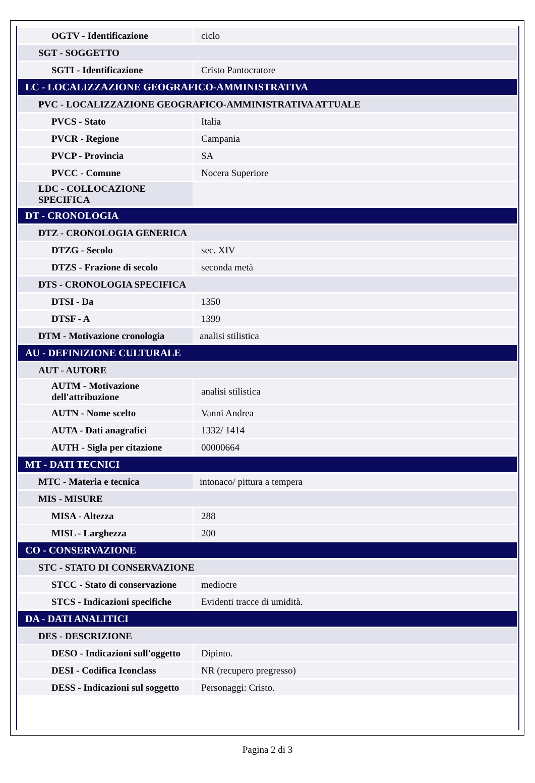| OGTV - Identificazione | ciclo |
| SGT - SOGGETTO | |
| SGTI - Identificazione | Cristo Pantocratore |
| LC - LOCALIZZAZIONE GEOGRAFICO-AMMINISTRATIVA | |
| PVC - LOCALIZZAZIONE GEOGRAFICO-AMMINISTRATIVA ATTUALE | |
| PVCS - Stato | Italia |
| PVCR - Regione | Campania |
| PVCP - Provincia | SA |
| PVCC - Comune | Nocera Superiore |
| LDC - COLLOCAZIONE SPECIFICA | |
| DT - CRONOLOGIA | |
| DTZ - CRONOLOGIA GENERICA | |
| DTZG - Secolo | sec. XIV |
| DTZS - Frazione di secolo | seconda metà |
| DTS - CRONOLOGIA SPECIFICA | |
| DTSI - Da | 1350 |
| DTSF - A | 1399 |
| DTM - Motivazione cronologia | analisi stilistica |
| AU - DEFINIZIONE CULTURALE | |
| AUT - AUTORE | |
| AUTM - Motivazione dell'attribuzione | analisi stilistica |
| AUTN - Nome scelto | Vanni Andrea |
| AUTA - Dati anagrafici | 1332/ 1414 |
| AUTH - Sigla per citazione | 00000664 |
| MT - DATI TECNICI | |
| MTC - Materia e tecnica | intonaco/ pittura a tempera |
| MIS - MISURE | |
| MISA - Altezza | 288 |
| MISL - Larghezza | 200 |
| CO - CONSERVAZIONE | |
| STC - STATO DI CONSERVAZIONE | |
| STCC - Stato di conservazione | mediocre |
| STCS - Indicazioni specifiche | Evidenti tracce di umidità. |
| DA - DATI ANALITICI | |
| DES - DESCRIZIONE | |
| DESO - Indicazioni sull'oggetto | Dipinto. |
| DESI - Codifica Iconclass | NR (recupero pregresso) |
| DESS - Indicazioni sul soggetto | Personaggi: Cristo. |
Pagina 2 di 3